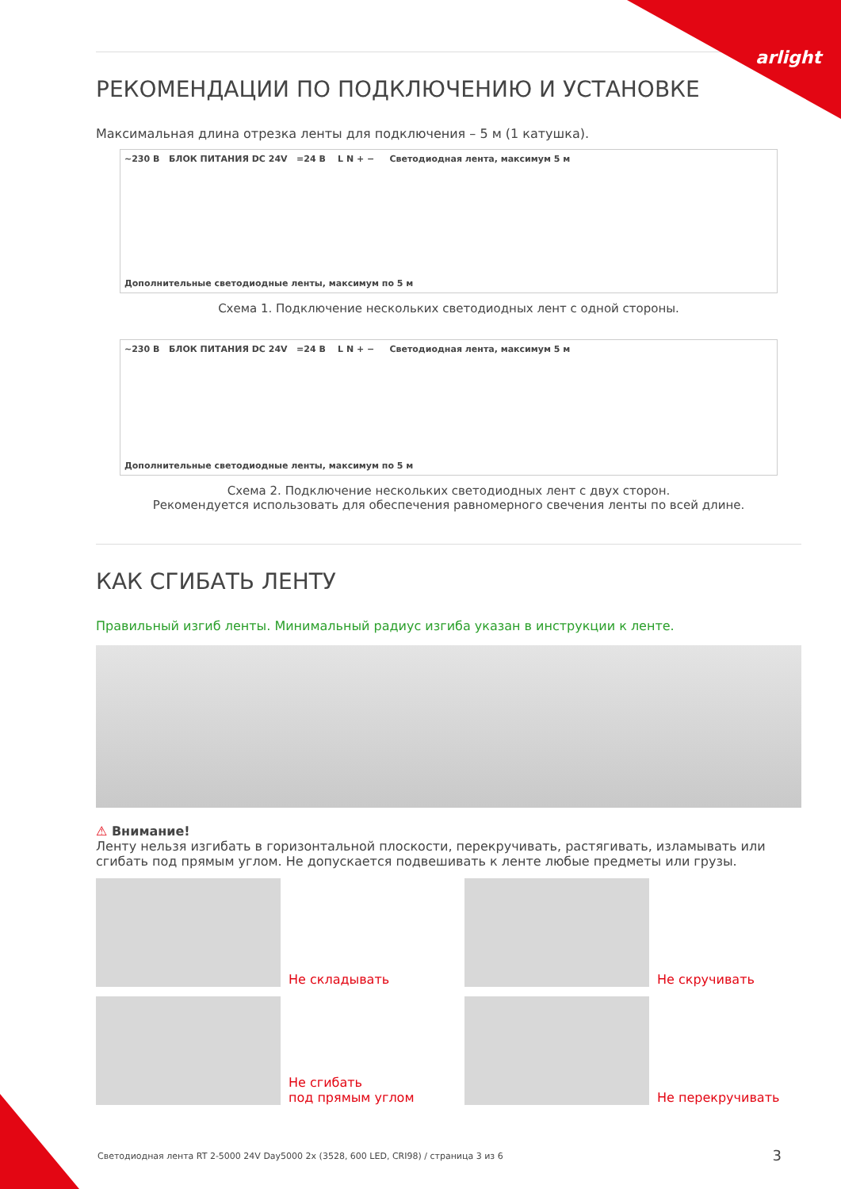arlight
РЕКОМЕНДАЦИИ ПО ПОДКЛЮЧЕНИЮ И УСТАНОВКЕ
Максимальная длина отрезка ленты для подключения – 5 м (1 катушка).
~230 В БЛОК ПИТАНИЯ DC 24V =24 В L N + − Светодиодная лента, максимум 5 м
Дополнительные светодиодные ленты, максимум по 5 м
Схема 1. Подключение нескольких светодиодных лент с одной стороны.
~230 В БЛОК ПИТАНИЯ DC 24V =24 В L N + − Светодиодная лента, максимум 5 м
Дополнительные светодиодные ленты, максимум по 5 м
Схема 2. Подключение нескольких светодиодных лент с двух сторон.
Рекомендуется использовать для обеспечения равномерного свечения ленты по всей длине.
КАК СГИБАТЬ ЛЕНТУ
Правильный изгиб ленты. Минимальный радиус изгиба указан в инструкции к ленте.
⚠ Внимание!
Ленту нельзя изгибать в горизонтальной плоскости, перекручивать, растягивать, изламывать или сгибать под прямым углом. Не допускается подвешивать к ленте любые предметы или грузы.
Не складывать
Не скручивать
Не сгибать
под прямым углом
Не перекручивать
Светодиодная лента RT 2-5000 24V Day5000 2x (3528, 600 LED, CRI98) / страница 3 из 6
3